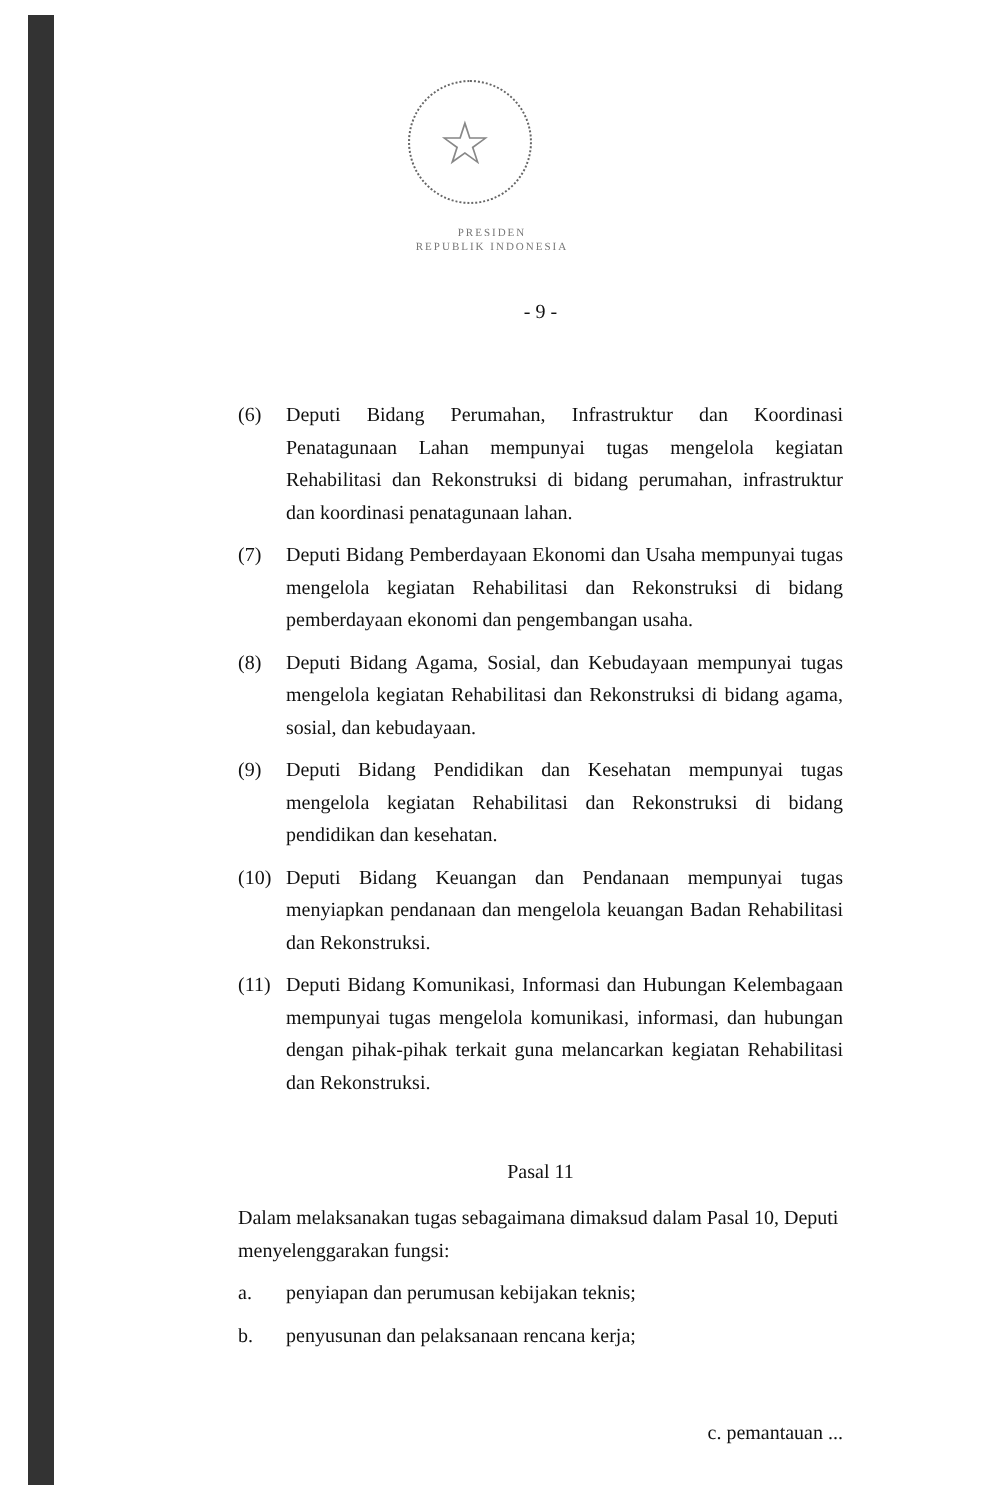☆
PRESIDEN
REPUBLIK INDONESIA
- 9 -
(6) Deputi Bidang Perumahan, Infrastruktur dan Koordinasi Penatagunaan Lahan mempunyai tugas mengelola kegiatan Rehabilitasi dan Rekonstruksi di bidang perumahan, infrastruktur dan koordinasi penatagunaan lahan.
(7) Deputi Bidang Pemberdayaan Ekonomi dan Usaha mempunyai tugas mengelola kegiatan Rehabilitasi dan Rekonstruksi di bidang pemberdayaan ekonomi dan pengembangan usaha.
(8) Deputi Bidang Agama, Sosial, dan Kebudayaan mempunyai tugas mengelola kegiatan Rehabilitasi dan Rekonstruksi di bidang agama, sosial, dan kebudayaan.
(9) Deputi Bidang Pendidikan dan Kesehatan mempunyai tugas mengelola kegiatan Rehabilitasi dan Rekonstruksi di bidang pendidikan dan kesehatan.
(10) Deputi Bidang Keuangan dan Pendanaan mempunyai tugas menyiapkan pendanaan dan mengelola keuangan Badan Rehabilitasi dan Rekonstruksi.
(11) Deputi Bidang Komunikasi, Informasi dan Hubungan Kelembagaan mempunyai tugas mengelola komunikasi, informasi, dan hubungan dengan pihak-pihak terkait guna melancarkan kegiatan Rehabilitasi dan Rekonstruksi.
Pasal 11
Dalam melaksanakan tugas sebagaimana dimaksud dalam Pasal 10, Deputi menyelenggarakan fungsi:
a. penyiapan dan perumusan kebijakan teknis;
b. penyusunan dan pelaksanaan rencana kerja;
c. pemantauan ...